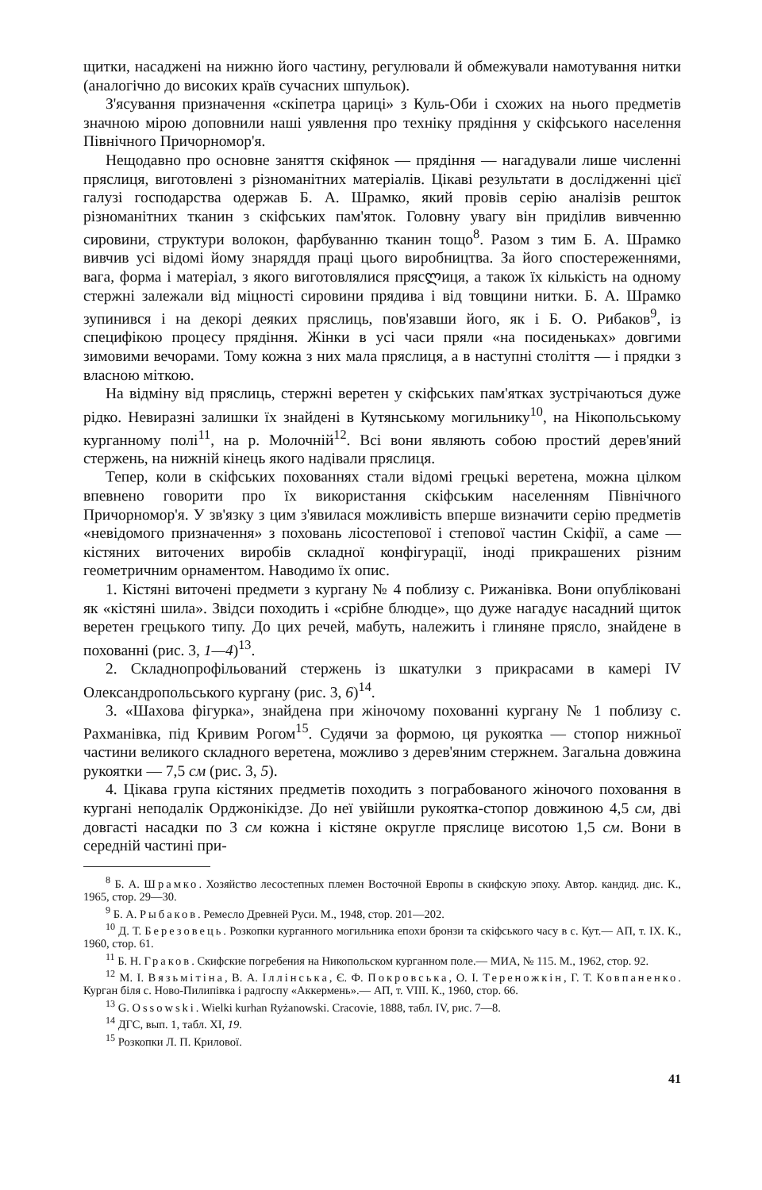щитки, насаджені на нижню його частину, регулювали й обмежували намотування нитки (аналогічно до високих країв сучасних шпульок).
З'ясування призначення «скіпетра цариці» з Куль-Оби і схожих на нього предметів значною мірою доповнили наші уявлення про техніку прядіння у скіфського населення Північного Причорномор'я.
Нещодавно про основне заняття скіфянок — прядіння — нагадували лише численні пряслиця, виготовлені з різноманітних матеріалів. Цікаві результати в дослідженні цієї галузі господарства одержав Б. А. Шрамко, який провів серію аналізів решток різноманітних тканин з скіфських пам'яток. Головну увагу він приділив вивченню сировини, структури волокон, фарбуванню тканин тощо<sup>8</sup>. Разом з тим Б. А. Шрамко вивчив усі відомі йому знаряддя праці цього виробництва. За його спостереженнями, вага, форма і матеріал, з якого виготовлялися прясლиця, а також їх кількість на одному стержні залежали від міцності сировини прядива і від товщини нитки. Б. А. Шрамко зупинився і на декорі деяких пряслиць, пов'язавши його, як і Б. О. Рибаков<sup>9</sup>, із специфікою процесу прядіння. Жінки в усі часи пряли «на посиденьках» довгими зимовими вечорами. Тому кожна з них мала пряслиця, а в наступні століття — і прядки з власною міткою.
На відміну від пряслиць, стержні веретен у скіфських пам'ятках зустрічаються дуже рідко. Невиразні залишки їх знайдені в Кутянському могильнику<sup>10</sup>, на Нікопольському курганному полі<sup>11</sup>, на р. Молочній<sup>12</sup>. Всі вони являють собою простий дерев'яний стержень, на нижній кінець якого надівали пряслиця.
Тепер, коли в скіфських похованнях стали відомі грецькі веретена, можна цілком впевнено говорити про їх використання скіфським населенням Північного Причорномор'я. У зв'язку з цим з'явилася можливість вперше визначити серію предметів «невідомого призначення» з поховань лісостепової і степової частин Скіфії, а саме — кістяних виточених виробів складної конфігурації, іноді прикрашених різним геометричним орнаментом. Наводимо їх опис.
1. Кістяні виточені предмети з кургану № 4 поблизу с. Рижанівка. Вони опубліковані як «кістяні шила». Звідси походить і «срібне блюдце», що дуже нагадує насадний щиток веретен грецького типу. До цих речей, мабуть, належить і глиняне прясло, знайдене в похованні (рис. 3, 1—4)<sup>13</sup>.
2. Складнопрофільований стержень із шкатулки з прикрасами в камері IV Олександропольського кургану (рис. 3, 6)<sup>14</sup>.
3. «Шахова фігурка», знайдена при жіночому похованні кургану № 1 поблизу с. Рахманівка, під Кривим Рогом<sup>15</sup>. Судячи за формою, ця рукоятка — стопор нижньої частини великого складного веретена, можливо з дерев'яним стержнем. Загальна довжина рукоятки — 7,5 см (рис. 3, 5).
4. Цікава група кістяних предметів походить з пограбованого жіночого поховання в кургані неподалік Орджонікідзе. До неї увійшли рукоятка-стопор довжиною 4,5 см, дві довгасті насадки по 3 см кожна і кістяне округле пряслице висотою 1,5 см. Вони в середній частині при-
<sup>8</sup> Б. А. Шрамко. Хозяйство лесостепных племен Восточной Европы в скифскую эпоху. Автор. кандид. дис. К., 1965, стор. 29—30.
<sup>9</sup> Б. А. Рыбаков. Ремесло Древней Руси. М., 1948, стор. 201—202.
<sup>10</sup> Д. Т. Березовець. Розкопки курганного могильника епохи бронзи та скіфського часу в с. Кут.— АП, т. IX. К., 1960, стор. 61.
<sup>11</sup> Б. Н. Граков. Скифские погребения на Никопольском курганном поле.— МИА, № 115. М., 1962, стор. 92.
<sup>12</sup> М. І. Вязьмітіна, В. А. Іллінська, Є. Ф. Покровська, О. І. Тереножкін, Г. Т. Ковпаненко. Курган біля с. Ново-Пилипівка і радгоспу «Аккермень».— АП, т. VIII. К., 1960, стор. 66.
<sup>13</sup> G. Ossowski. Wielki kurhan Ryżanowski. Cracovie, 1888, табл. IV, рис. 7—8.
<sup>14</sup> ДГС, вып. 1, табл. XI, 19.
<sup>15</sup> Розкопки Л. П. Крилової.
41